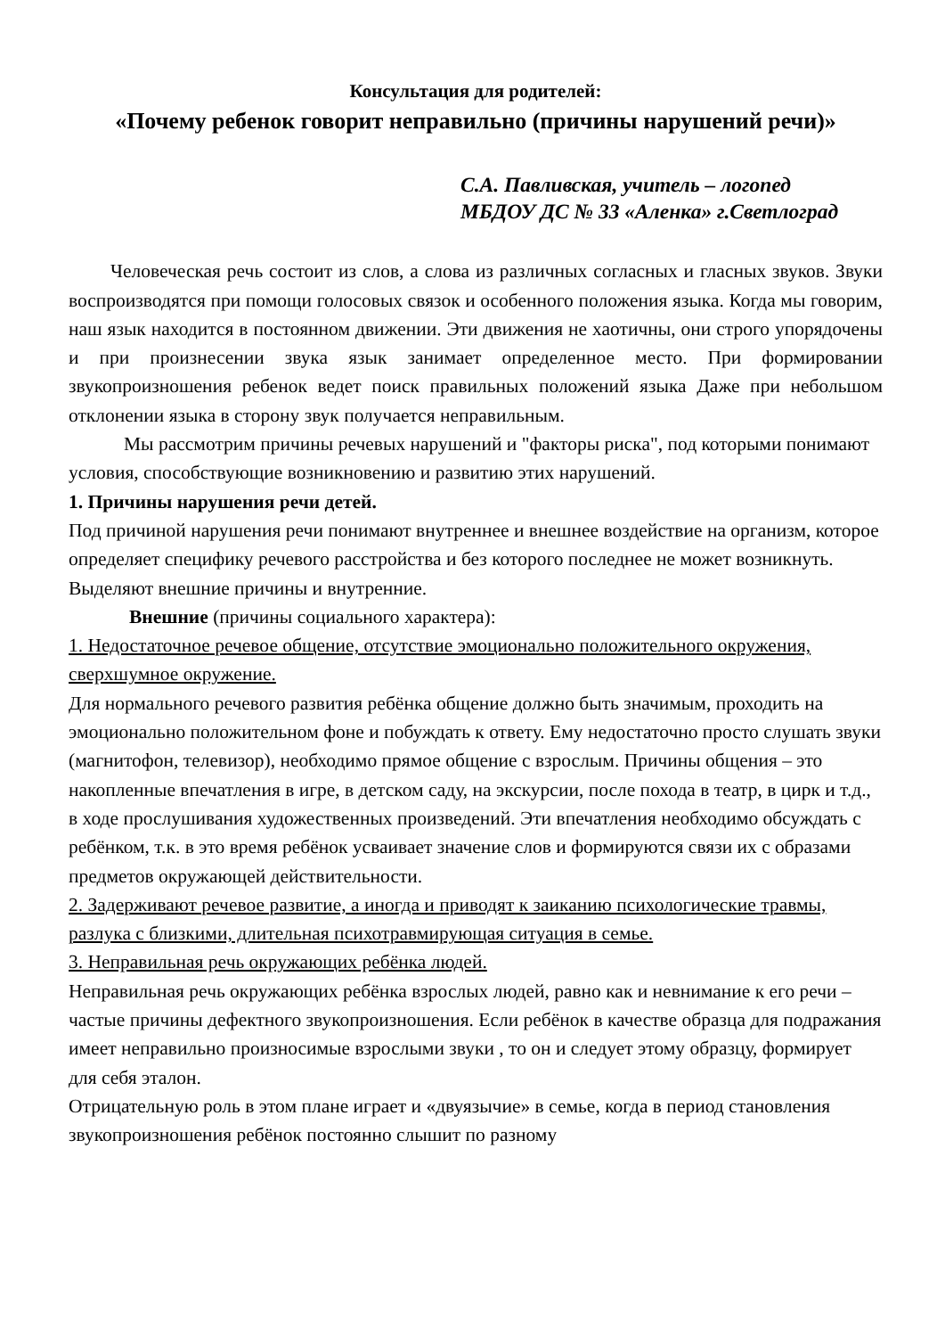Консультация для родителей:
«Почему ребенок говорит неправильно (причины нарушений речи)»
С.А. Павливская, учитель – логопед
МБДОУ ДС № 33 «Аленка» г.Светлоград
Человеческая речь состоит из слов, а слова из различных согласных и гласных звуков. Звуки воспроизводятся при помощи голосовых связок и особенного положения языка. Когда мы говорим, наш язык находится в постоянном движении. Эти движения не хаотичны, они строго упорядочены и при произнесении звука язык занимает определенное место. При формировании звукопроизношения ребенок ведет поиск правильных положений языка Даже при небольшом отклонении языка в сторону звук получается неправильным.
Мы рассмотрим причины речевых нарушений и "факторы риска", под которыми понимают условия, способствующие возникновению и развитию этих нарушений.
1. Причины нарушения речи детей.
Под причиной нарушения речи понимают внутреннее и внешнее воздействие на организм, которое определяет специфику речевого расстройства и без которого последнее не может возникнуть.
Выделяют внешние причины и внутренние.
Внешние (причины социального характера):
1. Недостаточное речевое общение, отсутствие эмоционально положительного окружения, сверхшумное окружение.
Для нормального речевого развития ребёнка общение должно быть значимым, проходить на эмоционально положительном фоне и побуждать к ответу. Ему недостаточно просто слушать звуки (магнитофон, телевизор), необходимо прямое общение с взрослым. Причины общения – это накопленные впечатления в игре, в детском саду, на экскурсии, после похода в театр, в цирк и т.д., в ходе прослушивания художественных произведений. Эти впечатления необходимо обсуждать с ребёнком, т.к. в это время ребёнок усваивает значение слов и формируются связи их с образами предметов окружающей действительности.
2. Задерживают речевое развитие, а иногда и приводят к заиканию психологические травмы, разлука с близкими, длительная психотравмирующая ситуация в семье.
3. Неправильная речь окружающих ребёнка людей.
Неправильная речь окружающих ребёнка взрослых людей, равно как и невнимание к его речи – частые причины дефектного звукопроизношения. Если ребёнок в качестве образца для подражания имеет неправильно произносимые взрослыми звуки , то он и следует этому образцу, формирует для себя эталон.
Отрицательную роль в этом плане играет и «двуязычие» в семье, когда в период становления звукопроизношения ребёнок постоянно слышит по разному